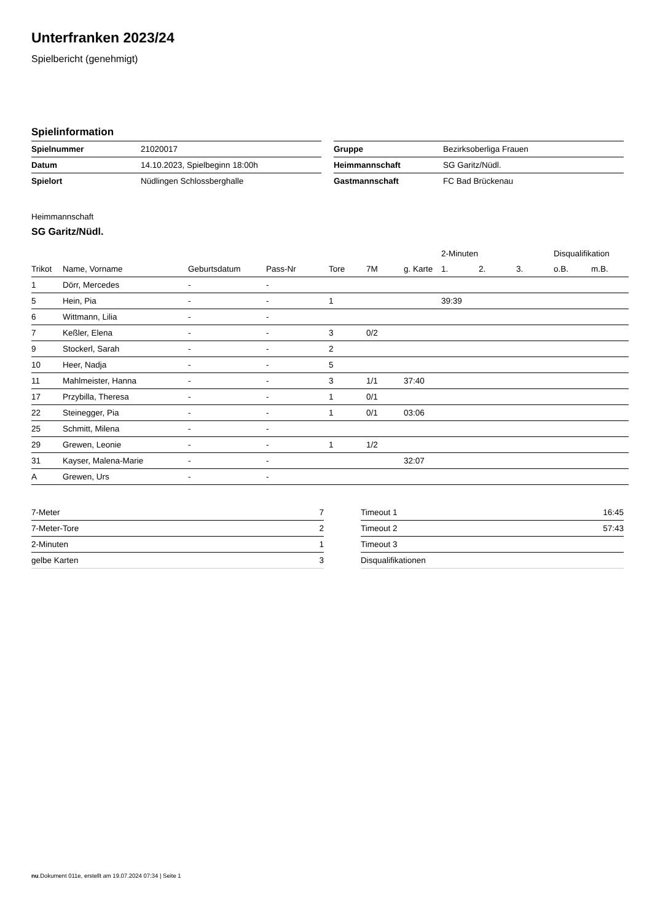Unterfranken 2023/24
Spielbericht (genehmigt)
Spielinformation
| Spielnummer | 21020017 |
| Datum | 14.10.2023, Spielbeginn 18:00h |
| Spielort | Nüdlingen Schlossberghalle |
| Gruppe | Bezirksoberliga Frauen |
| Heimmannschaft | SG Garitz/Nüdl. |
| Gastmannschaft | FC Bad Brückenau |
Heimmannschaft
SG Garitz/Nüdl.
| | | | | | | | 2-Minuten | | | Disqualifikation | |
| --- | --- | --- | --- | --- | --- | --- | --- | --- | --- | --- | --- |
| Trikot | Name, Vorname | Geburtsdatum | Pass-Nr | Tore | 7M | g. Karte | 1. | 2. | 3. | o.B. | m.B. |
| 1 | Dörr, Mercedes | - | - | | | | | | | | |
| 5 | Hein, Pia | - | - | 1 | | | 39:39 | | | | |
| 6 | Wittmann, Lilia | - | - | | | | | | | | |
| 7 | Keßler, Elena | - | - | 3 | 0/2 | | | | | | |
| 9 | Stockerl, Sarah | - | - | 2 | | | | | | | |
| 10 | Heer, Nadja | - | - | 5 | | | | | | | |
| 11 | Mahlmeister, Hanna | - | - | 3 | 1/1 | 37:40 | | | | | |
| 17 | Przybilla, Theresa | - | - | 1 | 0/1 | | | | | | |
| 22 | Steinegger, Pia | - | - | 1 | 0/1 | 03:06 | | | | | |
| 25 | Schmitt, Milena | - | - | | | | | | | | |
| 29 | Grewen, Leonie | - | - | 1 | 1/2 | | | | | | |
| 31 | Kayser, Malena-Marie | - | - | | | 32:07 | | | | | |
| A | Grewen, Urs | - | - | | | | | | | | |
| 7-Meter | 7 |
| 7-Meter-Tore | 2 |
| 2-Minuten | 1 |
| gelbe Karten | 3 |
| Timeout 1 | 16:45 |
| Timeout 2 | 57:43 |
| Timeout 3 | |
| Disqualifikationen | |
nu.Dokument 011e, erstellt am 19.07.2024 07:34 | Seite 1